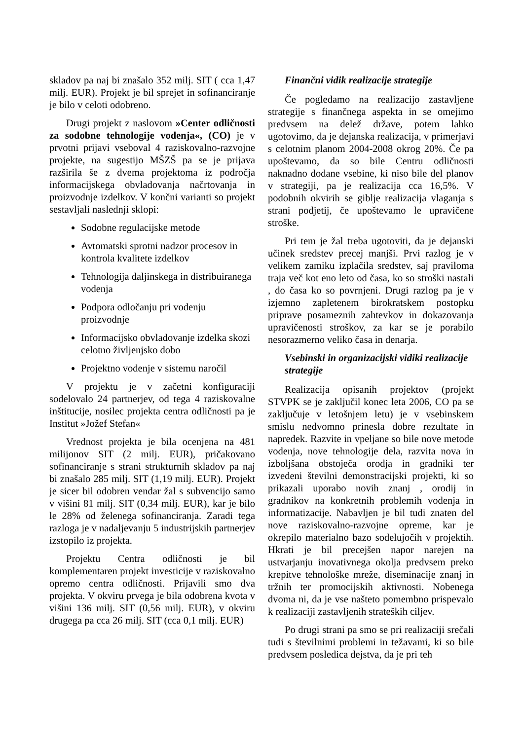skladov pa naj bi znašalo 352 milj. SIT ( cca 1,47 milj. EUR). Projekt je bil sprejet in sofinanciranje je bilo v celoti odobreno.
Drugi projekt z naslovom »Center odličnosti za sodobne tehnologije vodenja«, (CO) je v prvotni prijavi vseboval 4 raziskovalno-razvojne projekte, na sugestijo MŠZŠ pa se je prijava razširila še z dvema projektoma iz področja informacijskega obvladovanja načrtovanja in proizvodnje izdelkov. V končni varianti so projekt sestavljali naslednji sklopi:
Sodobne regulacijske metode
Avtomatski sprotni nadzor procesov in kontrola kvalitete izdelkov
Tehnologija daljinskega in distribuiranega vodenja
Podpora odločanju pri vodenju proizvodnje
Informacijsko obvladovanje izdelka skozi celotno življenjsko dobo
Projektno vodenje v sistemu naročil
V projektu je v začetni konfiguraciji sodelovalo 24 partnerjev, od tega 4 raziskovalne inštitucije, nosilec projekta centra odličnosti pa je Institut »Jožef Stefan«
Vrednost projekta je bila ocenjena na 481 milijonov SIT (2 milj. EUR), pričakovano sofinanciranje s strani strukturnih skladov pa naj bi znašalo 285 milj. SIT (1,19 milj. EUR). Projekt je sicer bil odobren vendar žal s subvencijo samo v višini 81 milj. SIT (0,34 milj. EUR), kar je bilo le 28% od želenega sofinanciranja. Zaradi tega razloga je v nadaljevanju 5 industrijskih partnerjev izstopilo iz projekta.
Projektu Centra odličnosti je bil komplementaren projekt investicije v raziskovalno opremo centra odličnosti. Prijavili smo dva projekta. V okviru prvega je bila odobrena kvota v višini 136 milj. SIT (0,56 milj. EUR), v okviru drugega pa cca 26 milj. SIT (cca 0,1 milj. EUR)
Finančni vidik realizacije strategije
Če pogledamo na realizacijo zastavljene strategije s finančnega aspekta in se omejimo predvsem na delež države, potem lahko ugotovimo, da je dejanska realizacija, v primerjavi s celotnim planom 2004-2008 okrog 20%. Če pa upoštevamo, da so bile Centru odličnosti naknadno dodane vsebine, ki niso bile del planov v strategiji, pa je realizacija cca 16,5%. V podobnih okvirih se giblje realizacija vlaganja s strani podjetij, če upoštevamo le upravičene stroške.
Pri tem je žal treba ugotoviti, da je dejanski učinek sredstev precej manjši. Prvi razlog je v velikem zamiku izplačila sredstev, saj praviloma traja več kot eno leto od časa, ko so stroški nastali , do časa ko so povrnjeni. Drugi razlog pa je v izjemno zapletenem birokratskem postopku priprave posameznih zahtevkov in dokazovanja upravičenosti stroškov, za kar se je porabilo nesorazmerno veliko časa in denarja.
Vsebinski in organizacijski vidiki realizacije strategije
Realizacija opisanih projektov (projekt STVPK se je zaključil konec leta 2006, CO pa se zaključuje v letošnjem letu) je v vsebinskem smislu nedvomno prinesla dobre rezultate in napredek. Razvite in vpeljane so bile nove metode vodenja, nove tehnologije dela, razvita nova in izboljšana obstoječa orodja in gradniki ter izvedeni številni demonstracijski projekti, ki so prikazali uporabo novih znanj , orodij in gradnikov na konkretnih problemih vodenja in informatizacije. Nabavljen je bil tudi znaten del nove raziskovalno-razvojne opreme, kar je okrepilo materialno bazo sodelujočih v projektih. Hkrati je bil precejšen napor narejen na ustvarjanju inovativnega okolja predvsem preko krepitve tehnološke mreže, diseminacije znanj in tržnih ter promocijskih aktivnosti. Nobenega dvoma ni, da je vse našteto pomembno prispevalo k realizaciji zastavljenih strateških ciljev.
Po drugi strani pa smo se pri realizaciji srečali tudi s številnimi problemi in težavami, ki so bile predvsem posledica dejstva, da je pri teh